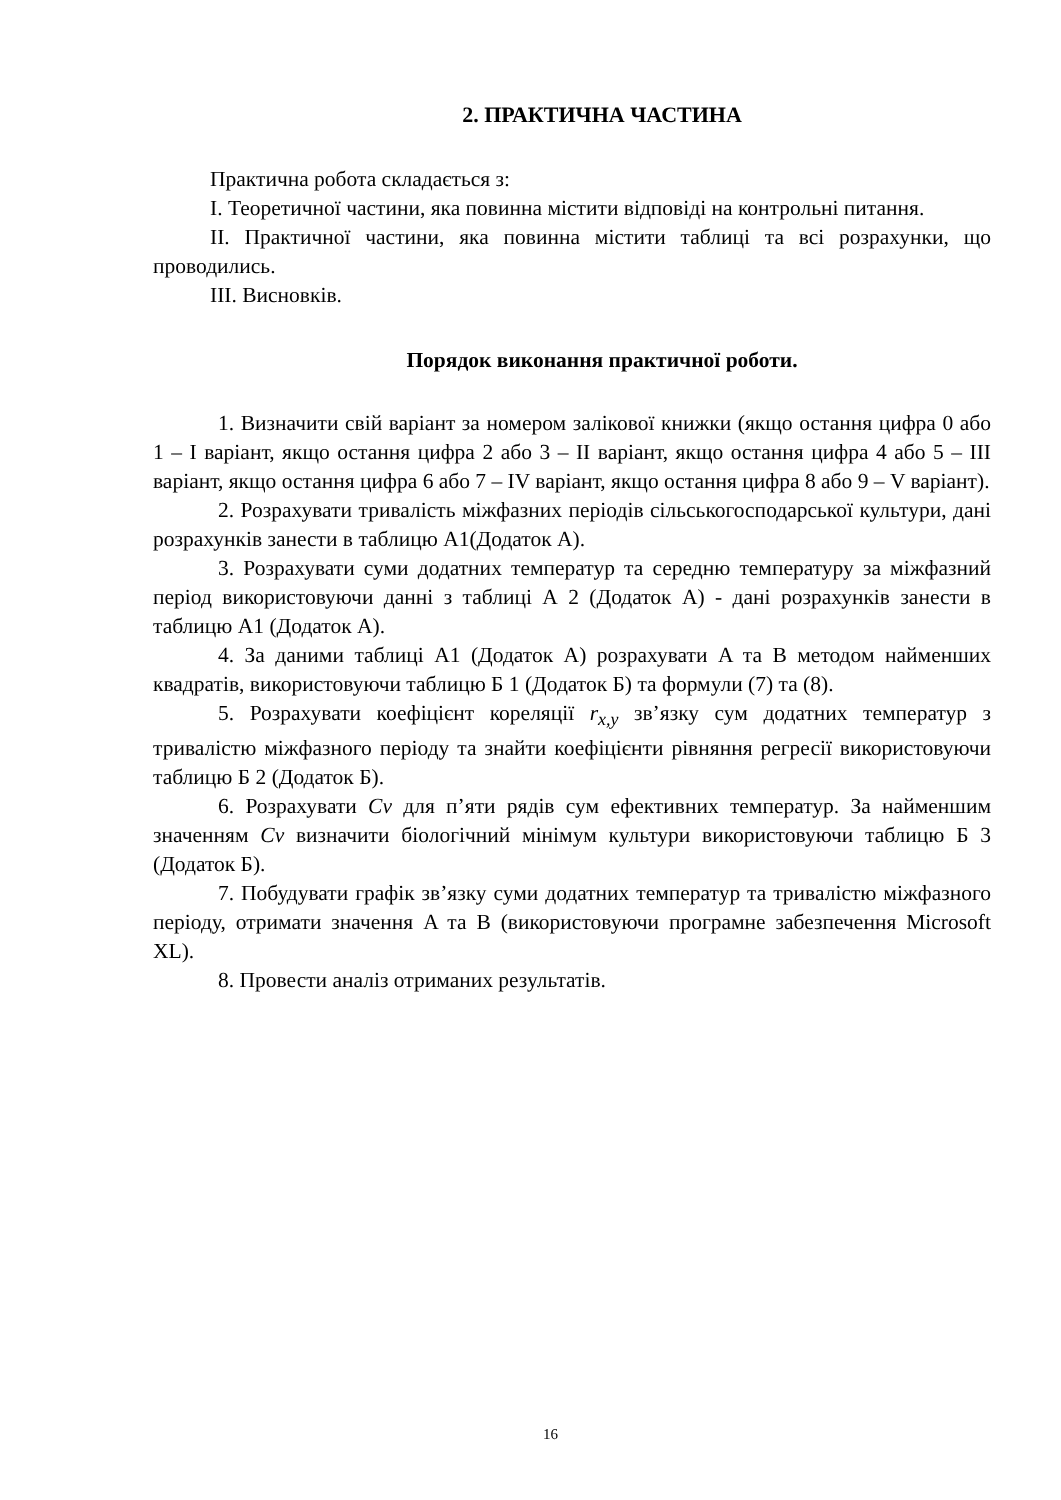2. ПРАКТИЧНА ЧАСТИНА
Практична робота складається з:
I. Теоретичної частини, яка повинна містити відповіді на контрольні питання.
II. Практичної частини, яка повинна містити таблиці та всі розрахунки, що проводились.
III. Висновків.
Порядок виконання практичної роботи.
1. Визначити свій варіант за номером залікової книжки (якщо остання цифра 0 або 1 – I варіант, якщо остання цифра 2 або 3 – II варіант, якщо остання цифра 4 або 5 – III варіант, якщо остання цифра 6 або 7 – IV варіант, якщо остання цифра 8 або 9 – V варіант).
2. Розрахувати тривалість міжфазних періодів сільськогосподарської культури, дані розрахунків занести в таблицю А1(Додаток А).
3. Розрахувати суми додатних температур та середню температуру за міжфазний період використовуючи данні з таблиці А 2 (Додаток А) - дані розрахунків занести в таблицю А1 (Додаток А).
4. За даними таблиці А1 (Додаток А) розрахувати A та B методом найменших квадратів, використовуючи таблицю Б 1 (Додаток Б) та формули (7) та (8).
5. Розрахувати коефіцієнт кореляції r<sub>x,y</sub> зв’язку сум додатних температур з тривалістю міжфазного періоду та знайти коефіцієнти рівняння регресії використовуючи таблицю Б 2 (Додаток Б).
6. Розрахувати Cv для п’яти рядів сум ефективних температур. За найменшим значенням Cv визначити біологічний мінімум культури використовуючи таблицю Б 3 (Додаток Б).
7. Побудувати графік зв’язку суми додатних температур та тривалістю міжфазного періоду, отримати значення A та B (використовуючи програмне забезпечення Microsoft XL).
8. Провести аналіз отриманих результатів.
16